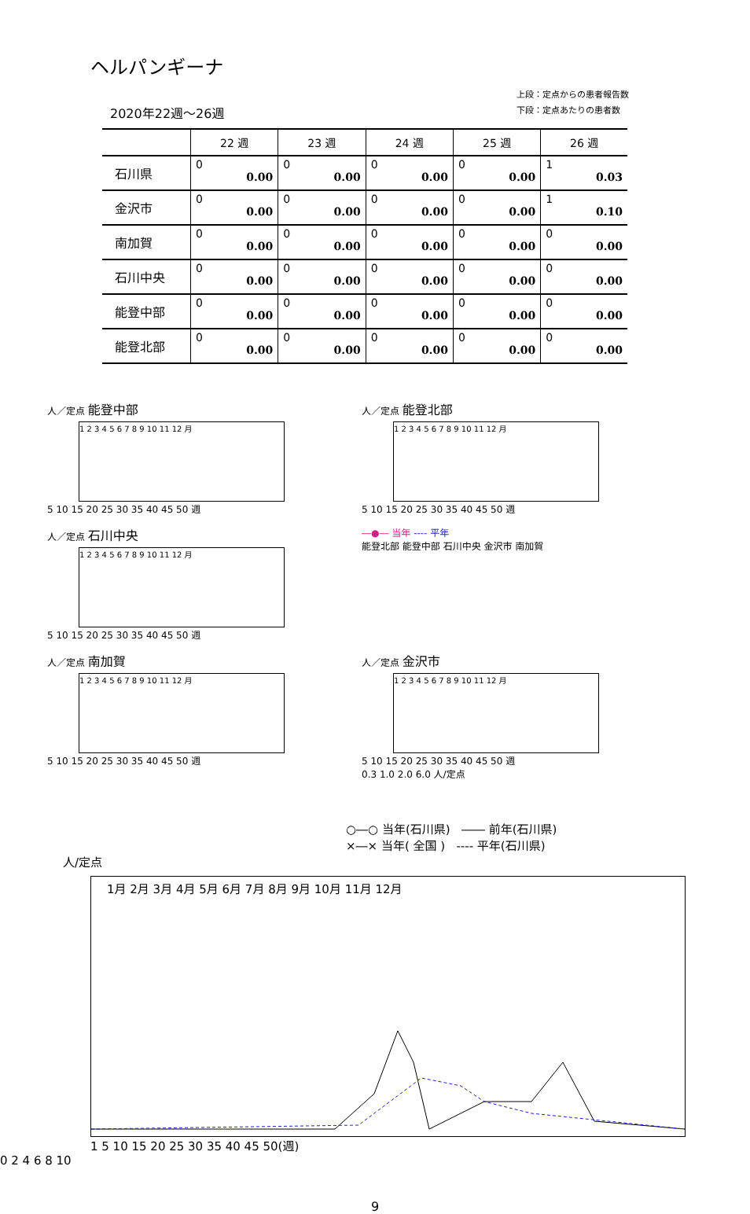ヘルパンギーナ
2020年22週～26週
上段：定点からの患者報告数
下段：定点あたりの患者数
| | 22 週 | 23 週 | 24 週 | 25 週 | 26 週 |
| --- | --- | --- | --- | --- | --- |
| 石川県 | 0 0.00 | 0 0.00 | 0 0.00 | 0 0.00 | 1 0.03 |
| 金沢市 | 0 0.00 | 0 0.00 | 0 0.00 | 0 0.00 | 1 0.10 |
| 南加賀 | 0 0.00 | 0 0.00 | 0 0.00 | 0 0.00 | 0 0.00 |
| 石川中央 | 0 0.00 | 0 0.00 | 0 0.00 | 0 0.00 | 0 0.00 |
| 能登中部 | 0 0.00 | 0 0.00 | 0 0.00 | 0 0.00 | 0 0.00 |
| 能登北部 | 0 0.00 | 0 0.00 | 0 0.00 | 0 0.00 | 0 0.00 |
人／定点 能登中部
1 2 3 4 5 6 7 8 9 10 11 12 月
5 10 15 20 25 30 35 40 45 50 週
人／定点 能登北部
1 2 3 4 5 6 7 8 9 10 11 12 月
5 10 15 20 25 30 35 40 45 50 週
人／定点 石川中央
1 2 3 4 5 6 7 8 9 10 11 12 月
5 10 15 20 25 30 35 40 45 50 週
―●― 当年 ---- 平年
能登北部 能登中部 石川中央 金沢市 南加賀
人／定点 南加賀
1 2 3 4 5 6 7 8 9 10 11 12 月
5 10 15 20 25 30 35 40 45 50 週
人／定点 金沢市
1 2 3 4 5 6 7 8 9 10 11 12 月
5 10 15 20 25 30 35 40 45 50 週
0.3 1.0 2.0 6.0 人/定点
○―○ 当年(石川県) ―― 前年(石川県)
×―× 当年( 全国 ) ---- 平年(石川県)
人/定点
1月 2月 3月 4月 5月 6月 7月 8月 9月 10月 11月 12月
1 5 10 15 20 25 30 35 40 45 50(週)
0 2 4 6 8 10
9